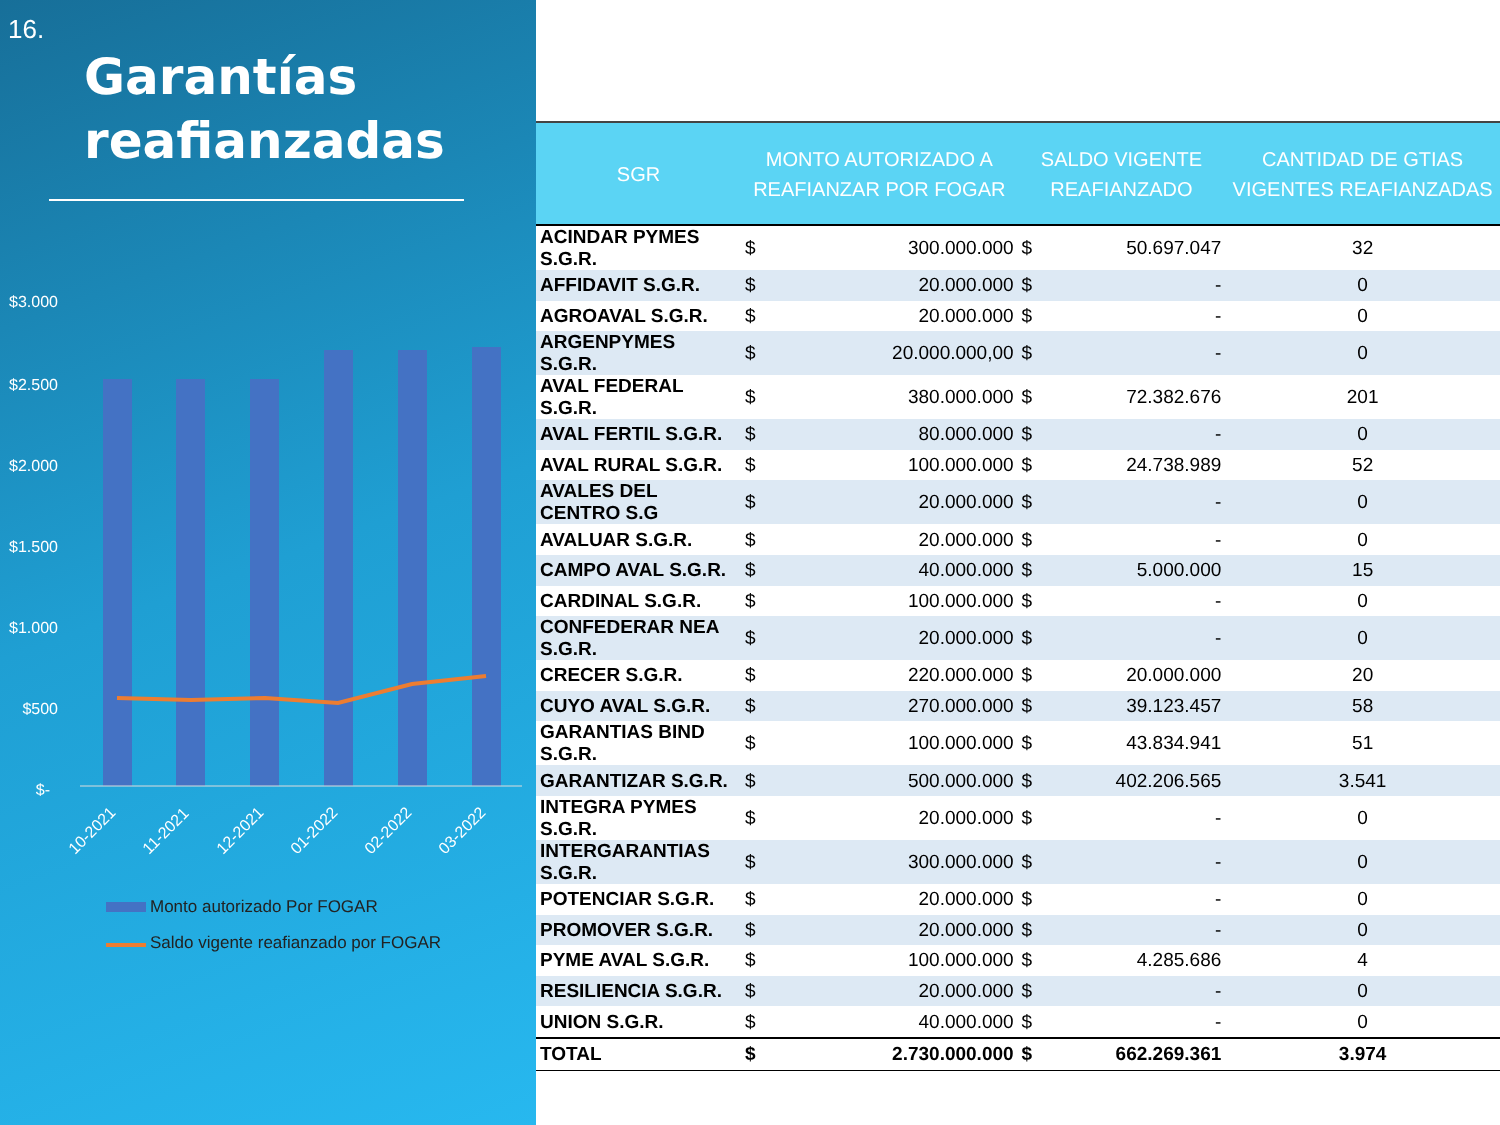16.
Garantías reafianzadas
$3.000
$2.500
$2.000
$1.500
$1.000
$500
$-
10-2021
11-2021
12-2021
01-2022
02-2022
03-2022
Monto autorizado Por FOGAR
Saldo vigente reafianzado por FOGAR
| SGR | MONTO AUTORIZADO A REAFIANZAR POR FOGAR | | SALDO VIGENTE REAFIANZADO | | CANTIDAD DE GTIAS VIGENTES REAFIANZADAS |
| --- | --- | --- | --- | --- | --- |
| ACINDAR PYMES S.G.R. | $ | 300.000.000 | $ | 50.697.047 | 32 |
| AFFIDAVIT S.G.R. | $ | 20.000.000 | $ | - | 0 |
| AGROAVAL S.G.R. | $ | 20.000.000 | $ | - | 0 |
| ARGENPYMES S.G.R. | $ | 20.000.000,00 | $ | - | 0 |
| AVAL FEDERAL S.G.R. | $ | 380.000.000 | $ | 72.382.676 | 201 |
| AVAL FERTIL S.G.R. | $ | 80.000.000 | $ | - | 0 |
| AVAL RURAL S.G.R. | $ | 100.000.000 | $ | 24.738.989 | 52 |
| AVALES DEL CENTRO S.G | $ | 20.000.000 | $ | - | 0 |
| AVALUAR S.G.R. | $ | 20.000.000 | $ | - | 0 |
| CAMPO AVAL S.G.R. | $ | 40.000.000 | $ | 5.000.000 | 15 |
| CARDINAL S.G.R. | $ | 100.000.000 | $ | - | 0 |
| CONFEDERAR NEA S.G.R. | $ | 20.000.000 | $ | - | 0 |
| CRECER S.G.R. | $ | 220.000.000 | $ | 20.000.000 | 20 |
| CUYO AVAL S.G.R. | $ | 270.000.000 | $ | 39.123.457 | 58 |
| GARANTIAS BIND S.G.R. | $ | 100.000.000 | $ | 43.834.941 | 51 |
| GARANTIZAR S.G.R. | $ | 500.000.000 | $ | 402.206.565 | 3.541 |
| INTEGRA PYMES S.G.R. | $ | 20.000.000 | $ | - | 0 |
| INTERGARANTIAS S.G.R. | $ | 300.000.000 | $ | - | 0 |
| POTENCIAR S.G.R. | $ | 20.000.000 | $ | - | 0 |
| PROMOVER S.G.R. | $ | 20.000.000 | $ | - | 0 |
| PYME AVAL S.G.R. | $ | 100.000.000 | $ | 4.285.686 | 4 |
| RESILIENCIA S.G.R. | $ | 20.000.000 | $ | - | 0 |
| UNION S.G.R. | $ | 40.000.000 | $ | - | 0 |
| TOTAL | $ | 2.730.000.000 | $ | 662.269.361 | 3.974 |